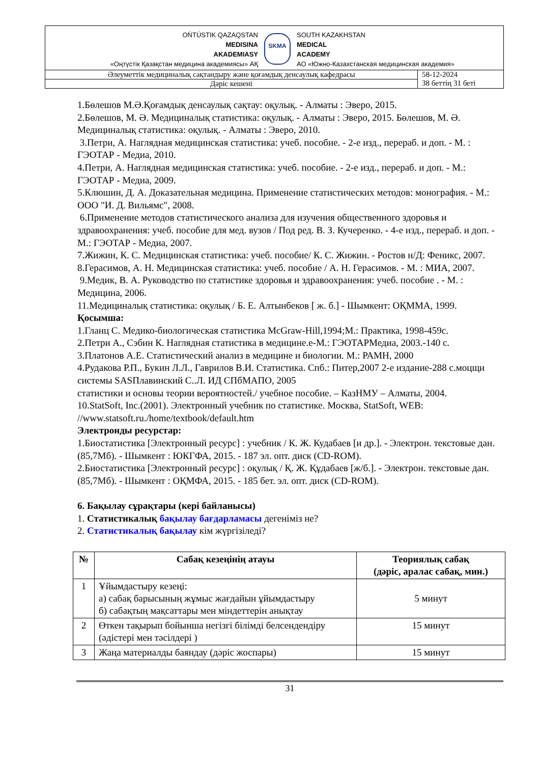OŃTÚSTIK QAZAQSTAN
MEDISINA
AKADEMIASY
«Оңтүстік Қазақстан медицина академиясы» АҚ
SKMA
SOUTH KAZAKHSTAN
MEDICAL
ACADEMY
АО «Южно-Казахстанская медицинская академия»
Әлеуметтік медициналық сақтандыру және қоғамдық денсаулық кафедрасы
Дәріс кешені
58-12-2024
38 беттің 31 беті
1.Бөлешов М.Ә.Қоғамдық денсаулық сақтау: оқулық. - Алматы : Эверо, 2015.
2.Бөлешов, М. Ә. Медициналық статистика: оқулық. - Алматы : Эверо, 2015. Бөлешов, М. Ә. Медициналық статистика: оқулық. - Алматы : Эверо, 2010.
3.Петри, А. Наглядная медицинская статистика: учеб. пособие. - 2-е изд., перераб. и доп. - М. : ГЭОТАР - Медиа, 2010.
4.Петри, А. Наглядная медицинская статистика: учеб. пособие. - 2-е изд., перераб. и доп. - М.: ГЭОТАР - Медиа, 2009.
5.Клюшин, Д. А. Доказательная медицина. Применение статистических методов: монография. - М.: ООО "И. Д. Вильямс", 2008.
6.Применение методов статистического анализа для изучения общественного здоровья и здравоохранения: учеб. пособие для мед. вузов / Под ред. В. З. Кучеренко. - 4-е изд., перераб. и доп. - М.: ГЭОТАР - Медиа, 2007.
7.Жижин, К. С. Медицинская статистика: учеб. пособие/ К. С. Жижин. - Ростов н/Д: Феникс, 2007.
8.Герасимов, А. Н. Медицинская статистика: учеб. пособие / А. Н. Герасимов. - М. : МИА, 2007.
9.Медик, В. А. Руководство по статистике здоровья и здравоохранения: учеб. пособие . - М. : Медицина, 2006.
11.Медициналық статистика: оқулық / Б. Е. Алтынбеков [ ж. б.] - Шымкент: ОҚММА, 1999.
Қосымша:
1.Гланц С. Медико-биологическая статистика McGraw-Hill,1994;М.: Практика, 1998-459с.
2.Петри А., Сэбин К. Наглядная статистика в медицине.е-М.: ГЭОТАРМедиа, 2003.-140 с.
3.Платонов А.Е. Статистический анализ в медицине и биологии. М.: РАМН, 2000
4.Рудакова Р.П., Букин Л.Л., Гаврилов В.И. Статистика. Спб.: Питер,2007 2-е издание-288 с.моцщи системы SASПлавинский С..Л. ИД СПбМАПО, 2005
статистики и основы теории вероятностей./ учебное пособие. – КазНМУ – Алматы, 2004.
10.StatSoft, Inc.(2001). Электронный учебник по статистике. Москва, StatSoft, WEB: //www.statsoft.ru./home/textbook/default.htm
Электронды ресурстар:
1.Биостатистика [Электронный ресурс] : учебник / К. Ж. Кудабаев [и др.]. - Электрон. текстовые дан. (85,7Мб). - Шымкент : ЮКГФА, 2015. - 187 эл. опт. диск (CD-ROM).
2.Биостатистика [Электронный ресурс] : оқулық / Қ. Ж. Құдабаев [ж/б.]. - Электрон. текстовые дан. (85,7Мб). - Шымкент : ОҚМФА, 2015. - 185 бет. эл. опт. диск (CD-ROM).
6. Бақылау сұрақтары (кері байланысы)
1. Статистикалық бақылау бағдарламасы дегеніміз не?
2. Статистикалық бақылау кім жүргізіледі?
| № | Сабақ кезеңінің атауы | Теориялық сабақ (дәріс, аралас сабақ, мин.) |
| --- | --- | --- |
| 1 | Ұйымдастыру кезеңі: а) сабақ барысының жұмыс жағдайын ұйымдастыру б) сабақтың мақсаттары мен міндеттерін анықтау | 5 минут |
| 2 | Өткен тақырып бойынша негізгі білімді белсендендіру (әдістері мен тәсілдері ) | 15 минут |
| 3 | Жаңа материалды баяндау (дәріс жоспары) | 15 минут |
31